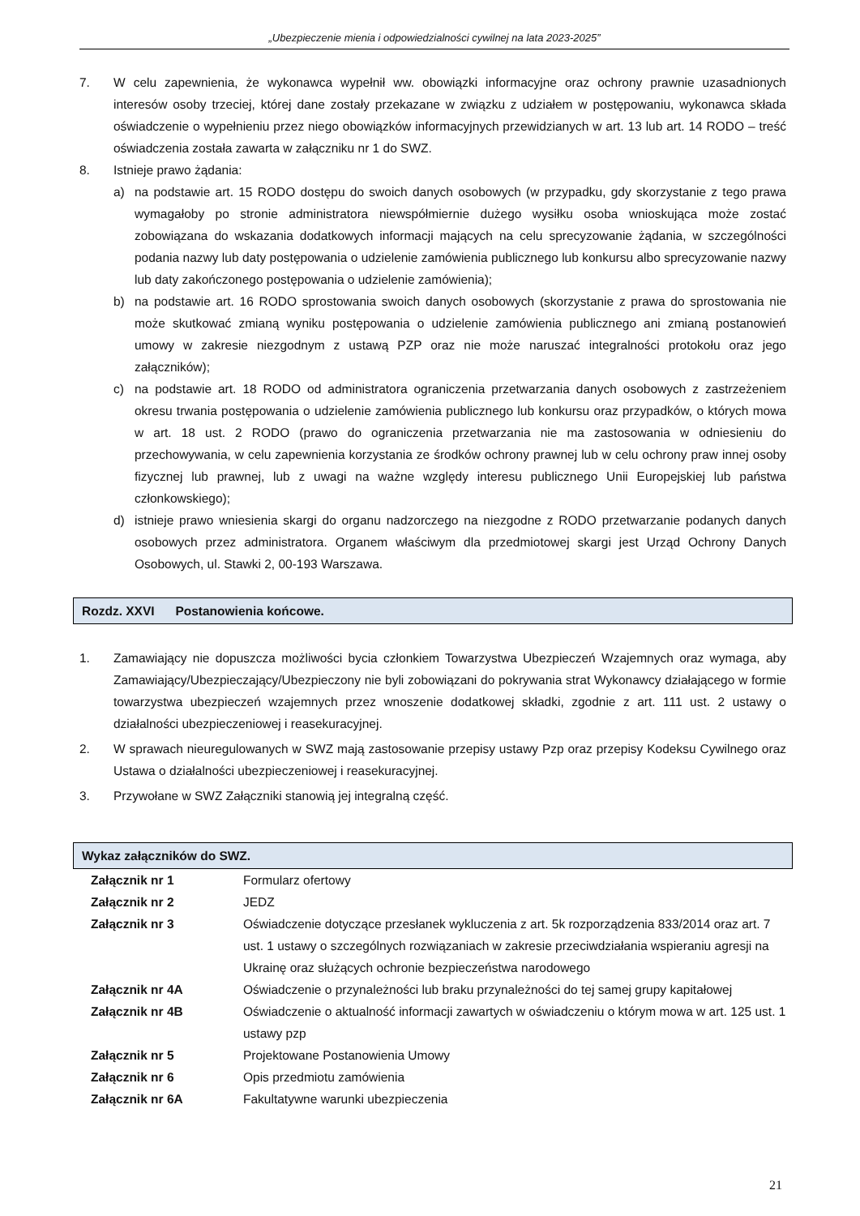„Ubezpieczenie mienia i odpowiedzialności cywilnej na lata 2023-2025”
7. W celu zapewnienia, że wykonawca wypełnił ww. obowiązki informacyjne oraz ochrony prawnie uzasadnionych interesów osoby trzeciej, której dane zostały przekazane w związku z udziałem w postępowaniu, wykonawca składa oświadczenie o wypełnieniu przez niego obowiązków informacyjnych przewidzianych w art. 13 lub art. 14 RODO – treść oświadczenia została zawarta w załączniku nr 1 do SWZ.
8. Istnieje prawo żądania:
a) na podstawie art. 15 RODO dostępu do swoich danych osobowych (w przypadku, gdy skorzystanie z tego prawa wymagałoby po stronie administratora niewspółmiernie dużego wysiłku osoba wnioskująca może zostać zobowiązana do wskazania dodatkowych informacji mających na celu sprecyzowanie żądania, w szczególności podania nazwy lub daty postępowania o udzielenie zamówienia publicznego lub konkursu albo sprecyzowanie nazwy lub daty zakończonego postępowania o udzielenie zamówienia);
b) na podstawie art. 16 RODO sprostowania swoich danych osobowych (skorzystanie z prawa do sprostowania nie może skutkować zmianą wyniku postępowania o udzielenie zamówienia publicznego ani zmianą postanowień umowy w zakresie niezgodnym z ustawą PZP oraz nie może naruszać integralności protokołu oraz jego załączników);
c) na podstawie art. 18 RODO od administratora ograniczenia przetwarzania danych osobowych z zastrzeżeniem okresu trwania postępowania o udzielenie zamówienia publicznego lub konkursu oraz przypadków, o których mowa w art. 18 ust. 2 RODO (prawo do ograniczenia przetwarzania nie ma zastosowania w odniesieniu do przechowywania, w celu zapewnienia korzystania ze środków ochrony prawnej lub w celu ochrony praw innej osoby fizycznej lub prawnej, lub z uwagi na ważne względy interesu publicznego Unii Europejskiej lub państwa członkowskiego);
d) istnieje prawo wniesienia skargi do organu nadzorczego na niezgodne z RODO przetwarzanie podanych danych osobowych przez administratora. Organem właściwym dla przedmiotowej skargi jest Urząd Ochrony Danych Osobowych, ul. Stawki 2, 00-193 Warszawa.
Rozdz. XXVI Postanowienia końcowe.
1. Zamawiający nie dopuszcza możliwości bycia członkiem Towarzystwa Ubezpieczeń Wzajemnych oraz wymaga, aby Zamawiający/Ubezpieczający/Ubezpieczony nie byli zobowiązani do pokrywania strat Wykonawcy działającego w formie towarzystwa ubezpieczeń wzajemnych przez wnoszenie dodatkowej składki, zgodnie z art. 111 ust. 2 ustawy o działalności ubezpieczeniowej i reasekuracyjnej.
2. W sprawach nieuregulowanych w SWZ mają zastosowanie przepisy ustawy Pzp oraz przepisy Kodeksu Cywilnego oraz Ustawa o działalności ubezpieczeniowej i reasekuracyjnej.
3. Przywołane w SWZ Załączniki stanowią jej integralną część.
Wykaz załączników do SWZ.
| Załącznik nr 1 | Formularz ofertowy |
| Załącznik nr 2 | JEDZ |
| Załącznik nr 3 | Oświadczenie dotyczące przesłanek wykluczenia z art. 5k rozporządzenia 833/2014 oraz art. 7 ust. 1 ustawy o szczególnych rozwiązaniach w zakresie przeciwdziałania wspieraniu agresji na Ukrainę oraz służących ochronie bezpieczeństwa narodowego |
| Załącznik nr 4A | Oświadczenie o przynależności lub braku przynależności do tej samej grupy kapitałowej |
| Załącznik nr 4B | Oświadczenie o aktualność informacji zawartych w oświadczeniu o którym mowa w art. 125 ust. 1 ustawy pzp |
| Załącznik nr 5 | Projektowane Postanowienia Umowy |
| Załącznik nr 6 | Opis przedmiotu zamówienia |
| Załącznik nr 6A | Fakultatywne warunki ubezpieczenia |
21